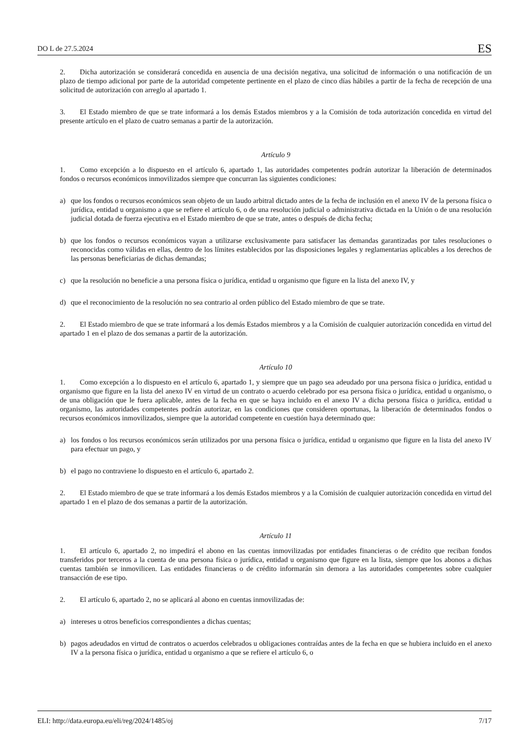DO L de 27.5.2024 ES
2. Dicha autorización se considerará concedida en ausencia de una decisión negativa, una solicitud de información o una notificación de un plazo de tiempo adicional por parte de la autoridad competente pertinente en el plazo de cinco días hábiles a partir de la fecha de recepción de una solicitud de autorización con arreglo al apartado 1.
3. El Estado miembro de que se trate informará a los demás Estados miembros y a la Comisión de toda autorización concedida en virtud del presente artículo en el plazo de cuatro semanas a partir de la autorización.
Artículo 9
1. Como excepción a lo dispuesto en el artículo 6, apartado 1, las autoridades competentes podrán autorizar la liberación de determinados fondos o recursos económicos inmovilizados siempre que concurran las siguientes condiciones:
a) que los fondos o recursos económicos sean objeto de un laudo arbitral dictado antes de la fecha de inclusión en el anexo IV de la persona física o jurídica, entidad u organismo a que se refiere el artículo 6, o de una resolución judicial o administrativa dictada en la Unión o de una resolución judicial dotada de fuerza ejecutiva en el Estado miembro de que se trate, antes o después de dicha fecha;
b) que los fondos o recursos económicos vayan a utilizarse exclusivamente para satisfacer las demandas garantizadas por tales resoluciones o reconocidas como válidas en ellas, dentro de los límites establecidos por las disposiciones legales y reglamentarias aplicables a los derechos de las personas beneficiarias de dichas demandas;
c) que la resolución no beneficie a una persona física o jurídica, entidad u organismo que figure en la lista del anexo IV, y
d) que el reconocimiento de la resolución no sea contrario al orden público del Estado miembro de que se trate.
2. El Estado miembro de que se trate informará a los demás Estados miembros y a la Comisión de cualquier autorización concedida en virtud del apartado 1 en el plazo de dos semanas a partir de la autorización.
Artículo 10
1. Como excepción a lo dispuesto en el artículo 6, apartado 1, y siempre que un pago sea adeudado por una persona física o jurídica, entidad u organismo que figure en la lista del anexo IV en virtud de un contrato o acuerdo celebrado por esa persona física o jurídica, entidad u organismo, o de una obligación que le fuera aplicable, antes de la fecha en que se haya incluido en el anexo IV a dicha persona física o jurídica, entidad u organismo, las autoridades competentes podrán autorizar, en las condiciones que consideren oportunas, la liberación de determinados fondos o recursos económicos inmovilizados, siempre que la autoridad competente en cuestión haya determinado que:
a) los fondos o los recursos económicos serán utilizados por una persona física o jurídica, entidad u organismo que figure en la lista del anexo IV para efectuar un pago, y
b) el pago no contraviene lo dispuesto en el artículo 6, apartado 2.
2. El Estado miembro de que se trate informará a los demás Estados miembros y a la Comisión de cualquier autorización concedida en virtud del apartado 1 en el plazo de dos semanas a partir de la autorización.
Artículo 11
1. El artículo 6, apartado 2, no impedirá el abono en las cuentas inmovilizadas por entidades financieras o de crédito que reciban fondos transferidos por terceros a la cuenta de una persona física o jurídica, entidad u organismo que figure en la lista, siempre que los abonos a dichas cuentas también se inmovilicen. Las entidades financieras o de crédito informarán sin demora a las autoridades competentes sobre cualquier transacción de ese tipo.
2. El artículo 6, apartado 2, no se aplicará al abono en cuentas inmovilizadas de:
a) intereses u otros beneficios correspondientes a dichas cuentas;
b) pagos adeudados en virtud de contratos o acuerdos celebrados u obligaciones contraídas antes de la fecha en que se hubiera incluido en el anexo IV a la persona física o jurídica, entidad u organismo a que se refiere el artículo 6, o
ELI: http://data.europa.eu/eli/reg/2024/1485/oj 7/17